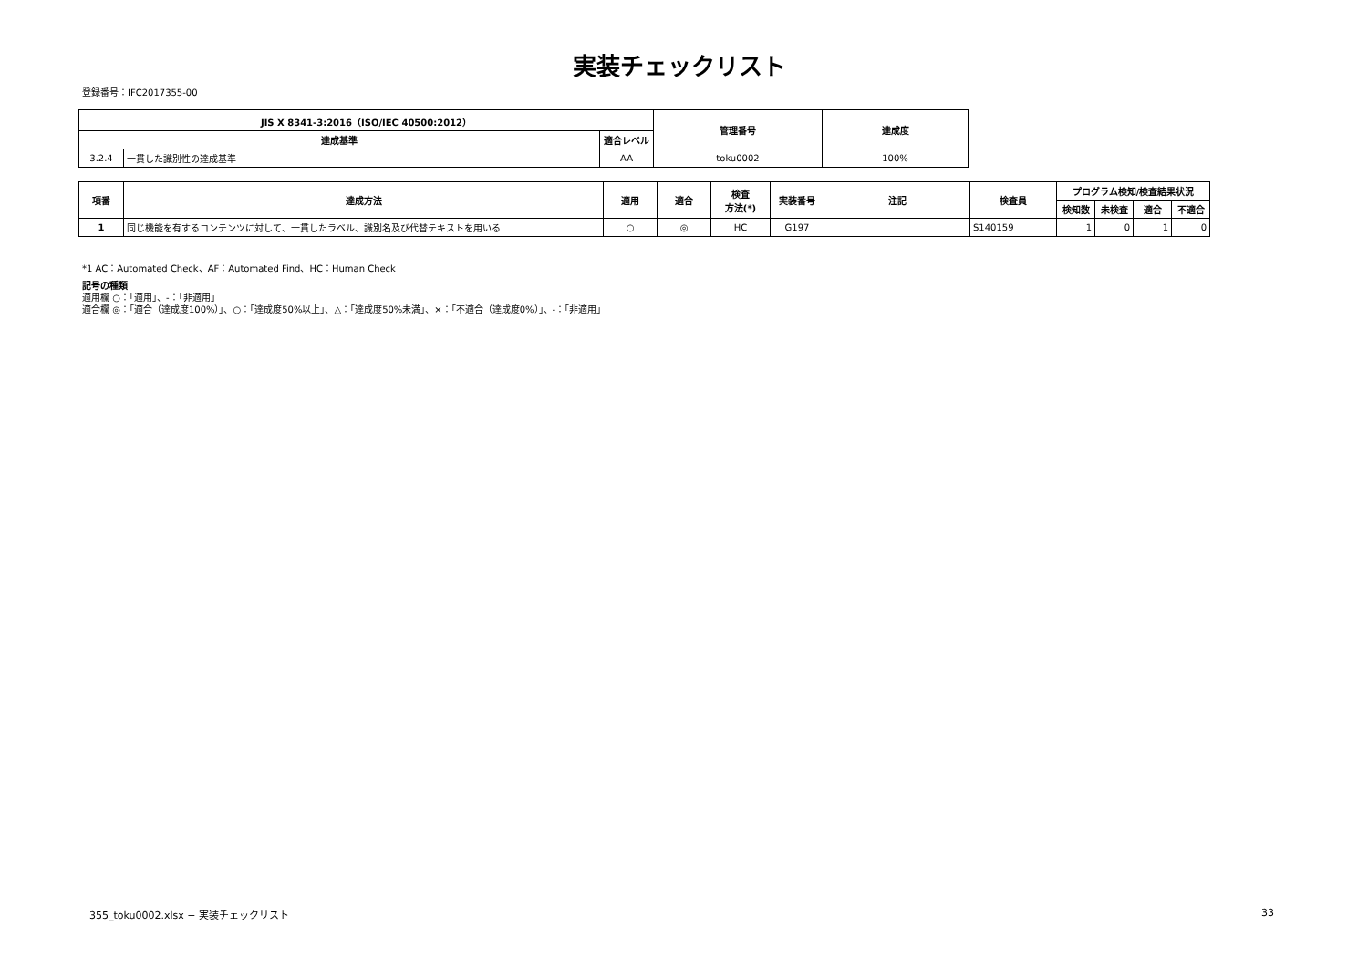実装チェックリスト
登録番号：IFC2017355-00
| JIS X 8341-3:2016（ISO/IEC 40500:2012） | | | 管理番号 | 達成度 |
| --- | --- | --- | --- | --- |
| 達成基準 | | 適合レベル | | |
| 3.2.4 | 一貫した識別性の達成基準 | AA | toku0002 | 100% |
| 項番 | 達成方法 | 適用 | 適合 | 検査 方法(*) | 実装番号 | 注記 | 検査員 | プログラム検知/検査結果状況 | | | |
| --- | --- | --- | --- | --- | --- | --- | --- | --- | --- | --- | --- |
| | | | | | | | | 検知数 | 未検査 | 適合 | 不適合 |
| 1 | 同じ機能を有するコンテンツに対して、一貫したラベル、識別名及び代替テキストを用いる | ○ | ◎ | HC | G197 | | S140159 | 1 | 0 | 1 | 0 |
*1 AC：Automated Check、AF：Automated Find、HC：Human Check
記号の種類
適用欄 ○：「適用」、-：「非適用」
適合欄 ◎：「適合（達成度100%）」、○：「達成度50%以上」、△：「達成度50%未満」、×：「不適合（達成度0%）」、-：「非適用」
355_toku0002.xlsx − 実装チェックリスト
33